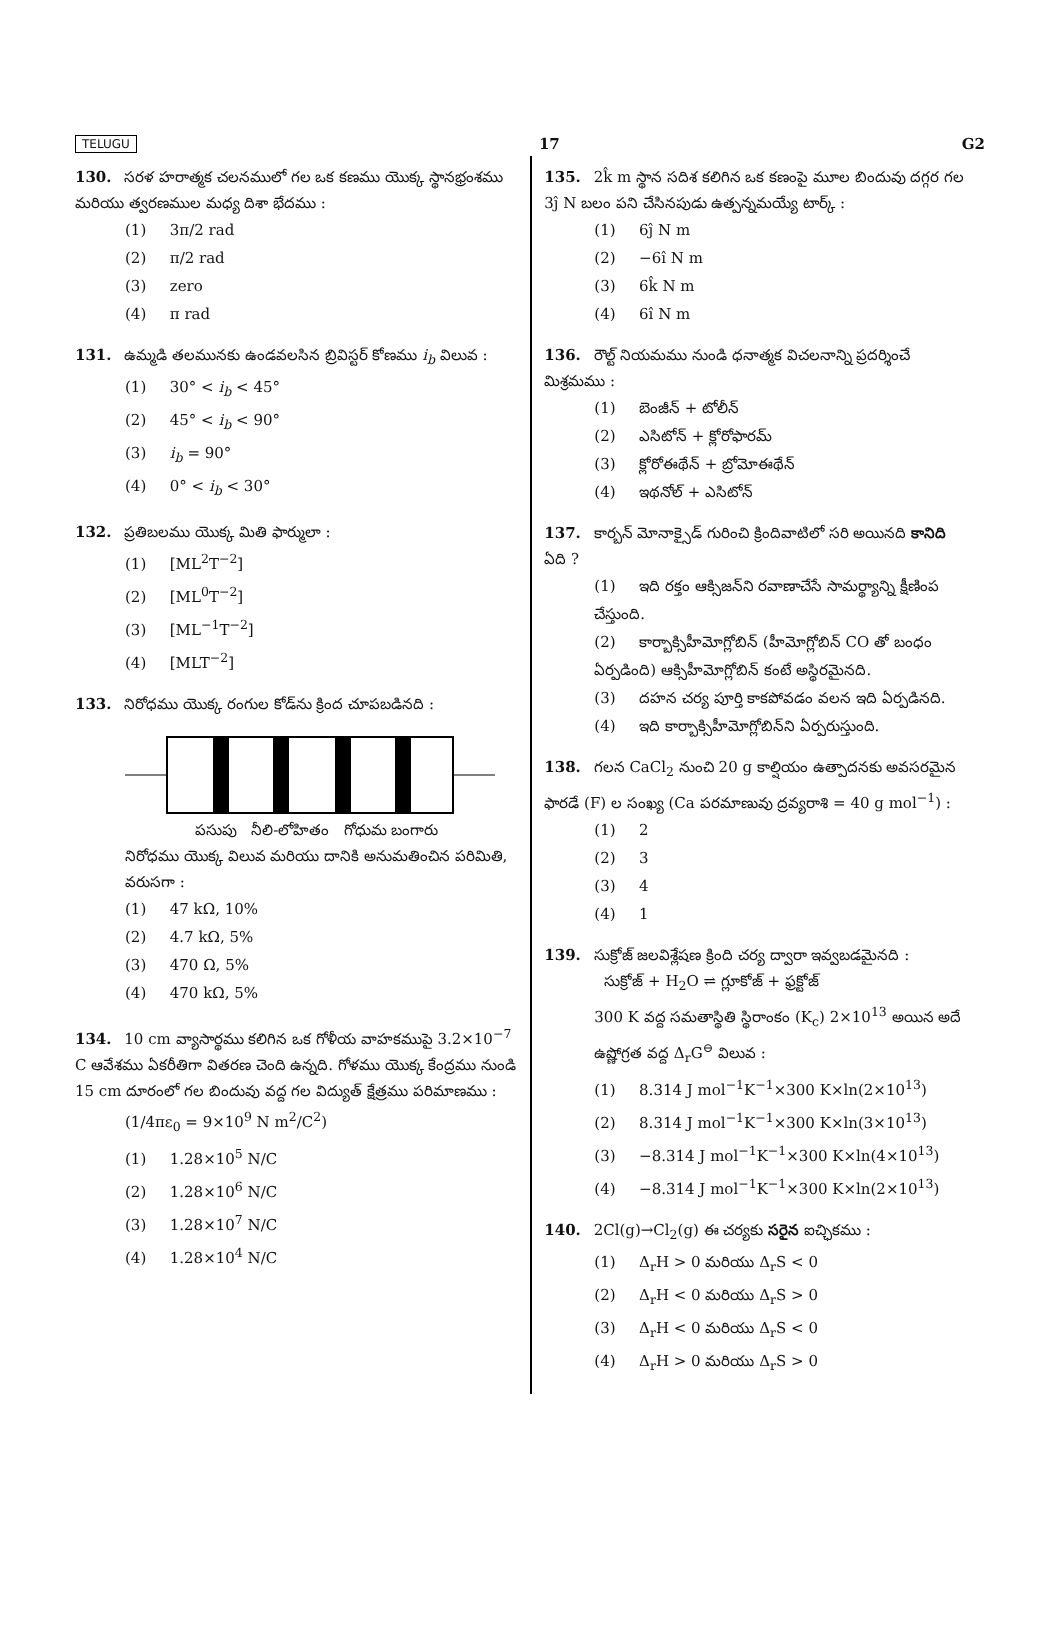TELUGU 17 G2
130. సరళ హరాత్మక చలనములో గల ఒక కణము యొక్క స్థానభ్రంశము మరియు త్వరణముల మధ్య దిశా భేదము :
(1) 3π/2 rad
(2) π/2 rad
(3) zero
(4) π rad
131. ఉమ్మడి తలమునకు ఉండవలసిన బ్రివిస్టర్ కోణము i<sub>b</sub> విలువ :
(1) 30° < i<sub>b</sub> < 45°
(2) 45° < i<sub>b</sub> < 90°
(3) i<sub>b</sub> = 90°
(4) 0° < i<sub>b</sub> < 30°
132. ప్రతిబలము యొక్క మితి ఫార్ములా :
(1) [ML<sup>2</sup>T<sup>−2</sup>]
(2) [ML<sup>0</sup>T<sup>−2</sup>]
(3) [ML<sup>−1</sup>T<sup>−2</sup>]
(4) [MLT<sup>−2</sup>]
133. నిరోధము యొక్క రంగుల కోడ్‌ను క్రింద చూపబడినది :
పసుపు నీలి-లోహితం గోధుమ బంగారు
నిరోధము యొక్క విలువ మరియు దానికి అనుమతించిన పరిమితి, వరుసగా :
(1) 47 kΩ, 10%
(2) 4.7 kΩ, 5%
(3) 470 Ω, 5%
(4) 470 kΩ, 5%
134. 10 cm వ్యాసార్థము కలిగిన ఒక గోళీయ వాహకముపై 3.2×10<sup>−7</sup> C ఆవేశము ఏకరీతిగా వితరణ చెంది ఉన్నది. గోళము యొక్క కేంద్రము నుండి 15 cm దూరంలో గల బిందువు వద్ద గల విద్యుత్ క్షేత్రము పరిమాణము :
(1/4πε<sub>0</sub> = 9×10<sup>9</sup> N m<sup>2</sup>/C<sup>2</sup>)
(1) 1.28×10<sup>5</sup> N/C
(2) 1.28×10<sup>6</sup> N/C
(3) 1.28×10<sup>7</sup> N/C
(4) 1.28×10<sup>4</sup> N/C
135. 2k̂ m స్థాన సదిశ కలిగిన ఒక కణంపై మూల బిందువు దగ్గర గల 3ĵ N బలం పని చేసినపుడు ఉత్పన్నమయ్యే టార్క్ :
(1) 6ĵ N m
(2) −6î N m
(3) 6k̂ N m
(4) 6î N m
136. రౌల్ట్ నియమము నుండి ధనాత్మక విచలనాన్ని ప్రదర్శించే మిశ్రమము :
(1) బెంజీన్ + టోలీన్
(2) ఎసిటోన్ + క్లోరోఫారమ్
(3) క్లోరోఈథేన్ + బ్రోమోఈథేన్
(4) ఇథనోల్ + ఎసిటోన్
137. కార్బన్ మోనాక్సైడ్ గురించి క్రిందివాటిలో సరి అయినది కానిది ఏది ?
(1) ఇది రక్తం ఆక్సిజన్‌ని రవాణాచేసే సామర్థ్యాన్ని క్షీణింప చేస్తుంది.
(2) కార్బాక్సిహీమోగ్లోబిన్ (హీమోగ్లోబిన్ CO తో బంధం ఏర్పడింది) ఆక్సిహీమోగ్లోబిన్ కంటే అస్థిరమైనది.
(3) దహన చర్య పూర్తి కాకపోవడం వలన ఇది ఏర్పడినది.
(4) ఇది కార్బాక్సిహీమోగ్లోబిన్‌ని ఏర్పరుస్తుంది.
138. గలన CaCl<sub>2</sub> నుంచి 20 g కాల్షియం ఉత్పాదనకు అవసరమైన ఫారడే (F) ల సంఖ్య (Ca పరమాణువు ద్రవ్యరాశి = 40 g mol<sup>−1</sup>) :
(1) 2
(2) 3
(3) 4
(4) 1
139. సుక్రోజ్ జలవిశ్లేషణ క్రింది చర్య ద్వారా ఇవ్వబడమైనది :
సుక్రోజ్ + H<sub>2</sub>O ⇌ గ్లూకోజ్ + ఫ్రక్టోజ్
300 K వద్ద సమతాస్థితి స్థిరాంకం (K<sub>c</sub>) 2×10<sup>13</sup> అయిన అదే ఉష్ణోగ్రత వద్ద Δ<sub>r</sub>G<sup>⊖</sup> విలువ :
(1) 8.314 J mol<sup>−1</sup>K<sup>−1</sup>×300 K×ln(2×10<sup>13</sup>)
(2) 8.314 J mol<sup>−1</sup>K<sup>−1</sup>×300 K×ln(3×10<sup>13</sup>)
(3) −8.314 J mol<sup>−1</sup>K<sup>−1</sup>×300 K×ln(4×10<sup>13</sup>)
(4) −8.314 J mol<sup>−1</sup>K<sup>−1</sup>×300 K×ln(2×10<sup>13</sup>)
140. 2Cl(g)→Cl<sub>2</sub>(g) ఈ చర్యకు సరైన ఐచ్ఛికము :
(1) Δ<sub>r</sub>H > 0 మరియు Δ<sub>r</sub>S < 0
(2) Δ<sub>r</sub>H < 0 మరియు Δ<sub>r</sub>S > 0
(3) Δ<sub>r</sub>H < 0 మరియు Δ<sub>r</sub>S < 0
(4) Δ<sub>r</sub>H > 0 మరియు Δ<sub>r</sub>S > 0